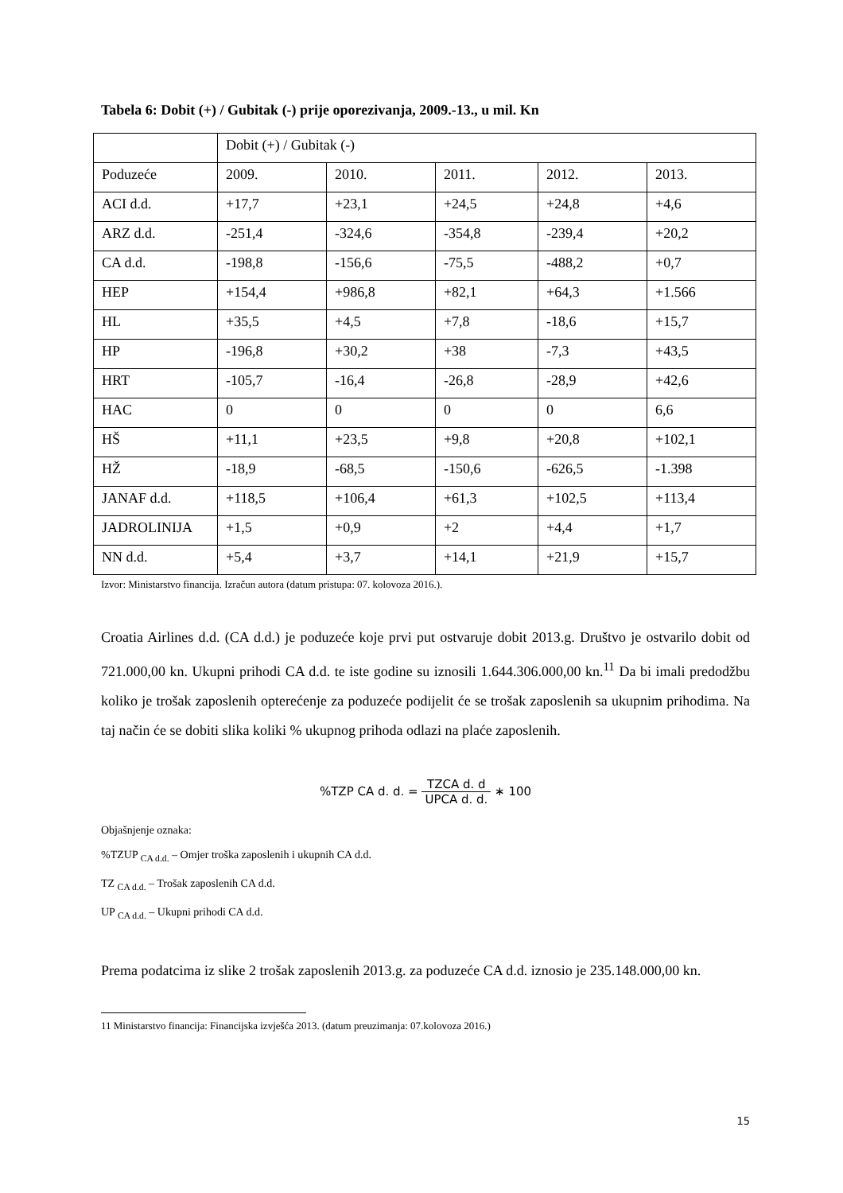Tabela 6: Dobit (+) / Gubitak (-) prije oporezivanja, 2009.-13., u mil. Kn
| | Dobit (+) / Gubitak (-) | | | | |
| Poduzeće | 2009. | 2010. | 2011. | 2012. | 2013. |
| ACI d.d. | +17,7 | +23,1 | +24,5 | +24,8 | +4,6 |
| ARZ d.d. | -251,4 | -324,6 | -354,8 | -239,4 | +20,2 |
| CA d.d. | -198,8 | -156,6 | -75,5 | -488,2 | +0,7 |
| HEP | +154,4 | +986,8 | +82,1 | +64,3 | +1.566 |
| HL | +35,5 | +4,5 | +7,8 | -18,6 | +15,7 |
| HP | -196,8 | +30,2 | +38 | -7,3 | +43,5 |
| HRT | -105,7 | -16,4 | -26,8 | -28,9 | +42,6 |
| HAC | 0 | 0 | 0 | 0 | 6,6 |
| HŠ | +11,1 | +23,5 | +9,8 | +20,8 | +102,1 |
| HŽ | -18,9 | -68,5 | -150,6 | -626,5 | -1.398 |
| JANAF d.d. | +118,5 | +106,4 | +61,3 | +102,5 | +113,4 |
| JADROLINIJA | +1,5 | +0,9 | +2 | +4,4 | +1,7 |
| NN d.d. | +5,4 | +3,7 | +14,1 | +21,9 | +15,7 |
Izvor: Ministarstvo financija. Izračun autora (datum pristupa: 07. kolovoza 2016.).
Croatia Airlines d.d. (CA d.d.) je poduzeće koje prvi put ostvaruje dobit 2013.g. Društvo je ostvarilo dobit od 721.000,00 kn. Ukupni prihodi CA d.d. te iste godine su iznosili 1.644.306.000,00 kn.<sup>11</sup> Da bi imali predodžbu koliko je trošak zaposlenih opterećenje za poduzeće podijelit će se trošak zaposlenih sa ukupnim prihodima. Na taj način će se dobiti slika koliki % ukupnog prihoda odlazi na plaće zaposlenih.
%TZP CA d. d. = TZCA d. d UPCA d. d. ∗ 100
Objašnjenje oznaka:
%TZUP <sub>CA d.d.</sub> – Omjer troška zaposlenih i ukupnih CA d.d.
TZ <sub>CA d.d.</sub> – Trošak zaposlenih CA d.d.
UP <sub>CA d.d.</sub> – Ukupni prihodi CA d.d.
Prema podatcima iz slike 2 trošak zaposlenih 2013.g. za poduzeće CA d.d. iznosio je 235.148.000,00 kn.
11 Ministarstvo financija: Financijska izvješća 2013. (datum preuzimanja: 07.kolovoza 2016.)
15